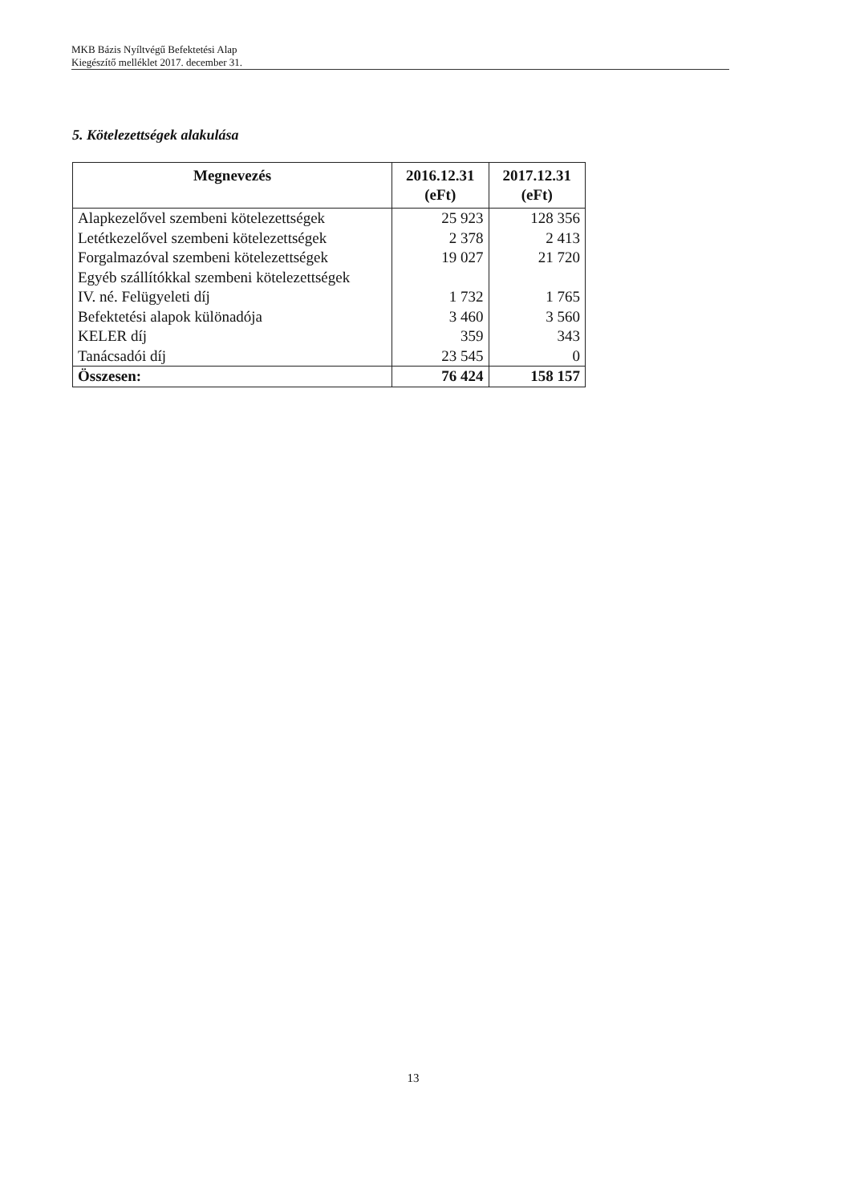MKB Bázis Nyíltvégű Befektetési Alap
Kiegészítő melléklet 2017. december 31.
5. Kötelezettségek alakulása
| Megnevezés | 2016.12.31 (eFt) | 2017.12.31 (eFt) |
| --- | --- | --- |
| Alapkezelővel szembeni kötelezettségek | 25 923 | 128 356 |
| Letétkezelővel szembeni kötelezettségek | 2 378 | 2 413 |
| Forgalmazóval szembeni kötelezettségek | 19 027 | 21 720 |
| Egyéb szállítókkal szembeni kötelezettségek | | |
| IV. né. Felügyeleti díj | 1 732 | 1 765 |
| Befektetési alapok különadója | 3 460 | 3 560 |
| KELER díj | 359 | 343 |
| Tanácsadói díj | 23 545 | 0 |
| Összesen: | 76 424 | 158 157 |
13